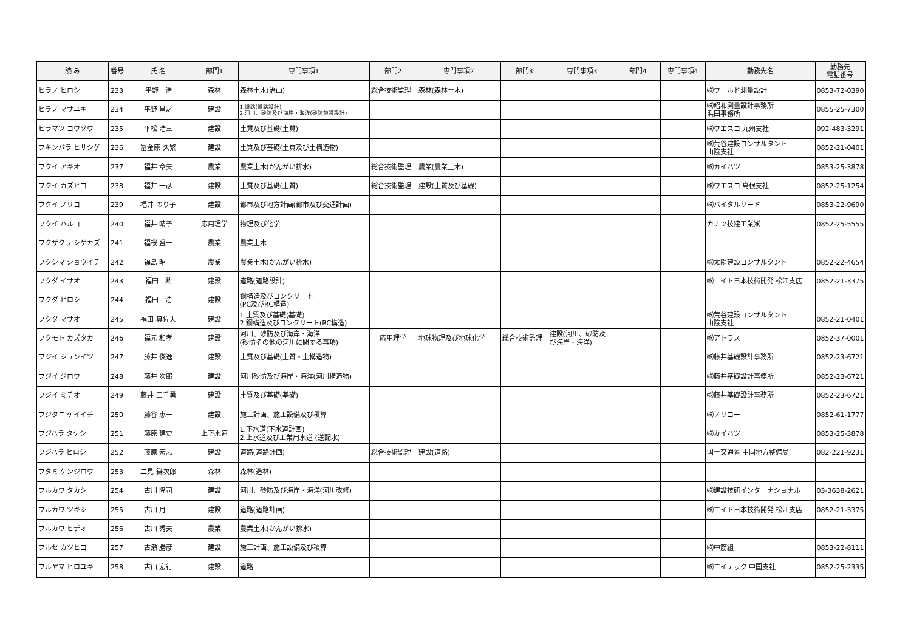| 読 み | 番号 | 氏 名 | 部門1 | 専門事項1 | 部門2 | 専門事項2 | 部門3 | 専門事項3 | 部門4 | 専門事項4 | 勤務先名 | 勤務先 電話番号 |
| --- | --- | --- | --- | --- | --- | --- | --- | --- | --- | --- | --- | --- |
| ヒラノ ヒロシ | 233 | 平野 浩 | 森林 | 森林土木(治山) | 総合技術監理 | 森林(森林土木) | | | | | ㈱ワールド測量設計 | 0853-72-0390 |
| ヒラノ マサユキ | 234 | 平野 昌之 | 建設 | 1.道路(道路設計) 2.河川、砂防及び海岸・海洋(砂防施設設計) | | | | | | | ㈱昭和測量設計事務所 浜田事務所 | 0855-25-7300 |
| ヒラマツ コウゾウ | 235 | 平松 浩三 | 建設 | 土質及び基礎(土質) | | | | | | | ㈱ウエスコ 九州支社 | 092-483-3291 |
| フキンバラ ヒサシゲ | 236 | 冨金原 久繁 | 建設 | 土質及び基礎(土質及び土構造物) | | | | | | | ㈱荒谷建設コンサルタント 山陰支社 | 0852-21-0401 |
| フクイ アキオ | 237 | 福井 章夫 | 農業 | 農業土木(かんがい排水) | 総合技術監理 | 農業(農業土木) | | | | | ㈱カイハツ | 0853-25-3878 |
| フクイ カズヒコ | 238 | 福井 一彦 | 建設 | 土質及び基礎(土質) | 総合技術監理 | 建設(土質及び基礎) | | | | | ㈱ウエスコ 島根支社 | 0852-25-1254 |
| フクイ ノリコ | 239 | 福井 のり子 | 建設 | 都市及び地方計画(都市及び交通計画) | | | | | | | ㈱バイタルリード | 0853-22-9690 |
| フクイ ハルコ | 240 | 福井 晴子 | 応用理学 | 物理及び化学 | | | | | | | カナツ技建工業㈱ | 0852-25-5555 |
| フクザクラ シゲカズ | 241 | 福桜 盛一 | 農業 | 農業土木 | | | | | | | | |
| フクシマ ショウイチ | 242 | 福島 昭一 | 農業 | 農業土木(かんがい排水) | | | | | | | ㈱太陽建設コンサルタント | 0852-22-4654 |
| フクダ イサオ | 243 | 福田 勲 | 建設 | 道路(道路設計) | | | | | | | ㈱エイト日本技術開発 松江支店 | 0852-21-3375 |
| フクダ ヒロシ | 244 | 福田 浩 | 建設 | 鋼構造及びコンクリート (PC及びRC構造) | | | | | | | | |
| フクダ マサオ | 245 | 福田 真佐夫 | 建設 | 1.土質及び基礎(基礎) 2.鋼構造及びコンクリート(RC構造) | | | | | | | ㈱荒谷建設コンサルタント 山陰支社 | 0852-21-0401 |
| フクモト カズタカ | 246 | 福元 和孝 | 建設 | 河川、砂防及び海岸・海洋 (砂防その他の河川に関する事項) | 応用理学 | 地球物理及び地球化学 | 総合技術監理 | 建設(河川、砂防及 び海岸・海洋) | | | ㈱アトラス | 0852-37-0001 |
| フジイ シュンイツ | 247 | 藤井 俊逸 | 建設 | 土質及び基礎(土質・土構造物) | | | | | | | ㈱藤井基礎設計事務所 | 0852-23-6721 |
| フジイ ジロウ | 248 | 藤井 次郎 | 建設 | 河川砂防及び海岸・海洋(河川構造物) | | | | | | | ㈱藤井基礎設計事務所 | 0852-23-6721 |
| フジイ ミチオ | 249 | 藤井 三千勇 | 建設 | 土質及び基礎(基礎) | | | | | | | ㈱藤井基礎設計事務所 | 0852-23-6721 |
| フジタニ ケイイチ | 250 | 藤谷 恵一 | 建設 | 施工計画、施工設備及び積算 | | | | | | | ㈱ノリコー | 0852-61-1777 |
| フジハラ タケシ | 251 | 藤原 建史 | 上下水道 | 1.下水道(下水道計画) 2.上水道及び工業用水道 (送配水) | | | | | | | ㈱カイハツ | 0853-25-3878 |
| フジハラ ヒロシ | 252 | 藤原 宏志 | 建設 | 道路(道路計画) | 総合技術監理 | 建設(道路) | | | | | 国土交通省 中国地方整備局 | 082-221-9231 |
| フタミ ケンジロウ | 253 | 二見 鎌次郎 | 森林 | 森林(造林) | | | | | | | | |
| フルカワ タカシ | 254 | 古川 隆司 | 建設 | 河川、砂防及び海岸・海洋(河川改修) | | | | | | | ㈱建設技研インターナショナル | 03-3638-2621 |
| フルカワ ツキシ | 255 | 古川 月士 | 建設 | 道路(道路計画) | | | | | | | ㈱エイト日本技術開発 松江支店 | 0852-21-3375 |
| フルカワ ヒデオ | 256 | 古川 秀夫 | 農業 | 農業土木(かんがい排水) | | | | | | | | |
| フルセ カツヒコ | 257 | 古瀬 勝彦 | 建設 | 施工計画、施工設備及び積算 | | | | | | | ㈱中筋組 | 0853-22-8111 |
| フルヤマ ヒロユキ | 258 | 古山 宏行 | 建設 | 道路 | | | | | | | ㈱エイテック 中国支社 | 0852-25-2335 |